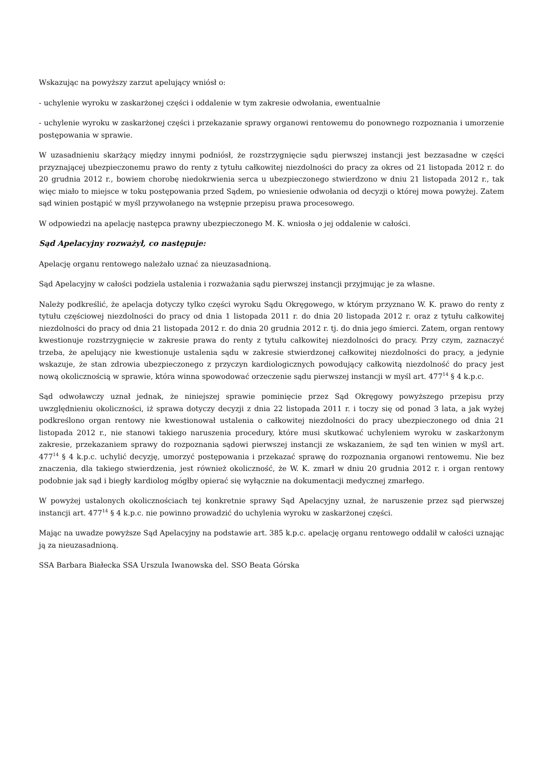Wskazując na powyższy zarzut apelujący wniósł o:
- uchylenie wyroku w zaskarżonej części i oddalenie w tym zakresie odwołania, ewentualnie
- uchylenie wyroku w zaskarżonej części i przekazanie sprawy organowi rentowemu do ponownego rozpoznania i umorzenie postępowania w sprawie.
W uzasadnieniu skarżący między innymi podniósł, że rozstrzygnięcie sądu pierwszej instancji jest bezzasadne w części przyznającej ubezpieczonemu prawo do renty z tytułu całkowitej niezdolności do pracy za okres od 21 listopada 2012 r. do 20 grudnia 2012 r., bowiem chorobę niedokrwienia serca u ubezpieczonego stwierdzono w dniu 21 listopada 2012 r., tak więc miało to miejsce w toku postępowania przed Sądem, po wniesienie odwołania od decyzji o której mowa powyżej. Zatem sąd winien postąpić w myśl przywołanego na wstępnie przepisu prawa procesowego.
W odpowiedzi na apelację następca prawny ubezpieczonego M. K. wniosła o jej oddalenie w całości.
Sąd Apelacyjny rozważył, co następuje:
Apelację organu rentowego należało uznać za nieuzasadnioną.
Sąd Apelacyjny w całości podziela ustalenia i rozważania sądu pierwszej instancji przyjmując je za własne.
Należy podkreślić, że apelacja dotyczy tylko części wyroku Sądu Okręgowego, w którym przyznano W. K. prawo do renty z tytułu częściowej niezdolności do pracy od dnia 1 listopada 2011 r. do dnia 20 listopada 2012 r. oraz z tytułu całkowitej niezdolności do pracy od dnia 21 listopada 2012 r. do dnia 20 grudnia 2012 r. tj. do dnia jego śmierci. Zatem, organ rentowy kwestionuje rozstrzygnięcie w zakresie prawa do renty z tytułu całkowitej niezdolności do pracy. Przy czym, zaznaczyć trzeba, że apelujący nie kwestionuje ustalenia sądu w zakresie stwierdzonej całkowitej niezdolności do pracy, a jedynie wskazuje, że stan zdrowia ubezpieczonego z przyczyn kardiologicznych powodujący całkowitą niezdolność do pracy jest nową okolicznością w sprawie, która winna spowodować orzeczenie sądu pierwszej instancji w myśl art. 477<sup>14</sup> § 4 k.p.c.
Sąd odwoławczy uznał jednak, że niniejszej sprawie pominięcie przez Sąd Okręgowy powyższego przepisu przy uwzględnieniu okoliczności, iż sprawa dotyczy decyzji z dnia 22 listopada 2011 r. i toczy się od ponad 3 lata, a jak wyżej podkreślono organ rentowy nie kwestionował ustalenia o całkowitej niezdolności do pracy ubezpieczonego od dnia 21 listopada 2012 r., nie stanowi takiego naruszenia procedury, które musi skutkować uchyleniem wyroku w zaskarżonym zakresie, przekazaniem sprawy do rozpoznania sądowi pierwszej instancji ze wskazaniem, że sąd ten winien w myśl art. 477<sup>14</sup> § 4 k.p.c. uchylić decyzję, umorzyć postępowania i przekazać sprawę do rozpoznania organowi rentowemu. Nie bez znaczenia, dla takiego stwierdzenia, jest również okoliczność, że W. K. zmarł w dniu 20 grudnia 2012 r. i organ rentowy podobnie jak sąd i biegły kardiolog mógłby opierać się wyłącznie na dokumentacji medycznej zmarłego.
W powyżej ustalonych okolicznościach tej konkretnie sprawy Sąd Apelacyjny uznał, że naruszenie przez sąd pierwszej instancji art. 477<sup>14</sup> § 4 k.p.c. nie powinno prowadzić do uchylenia wyroku w zaskarżonej części.
Mając na uwadze powyższe Sąd Apelacyjny na podstawie art. 385 k.p.c. apelację organu rentowego oddalił w całości uznając ją za nieuzasadnioną.
SSA Barbara Białecka SSA Urszula Iwanowska del. SSO Beata Górska